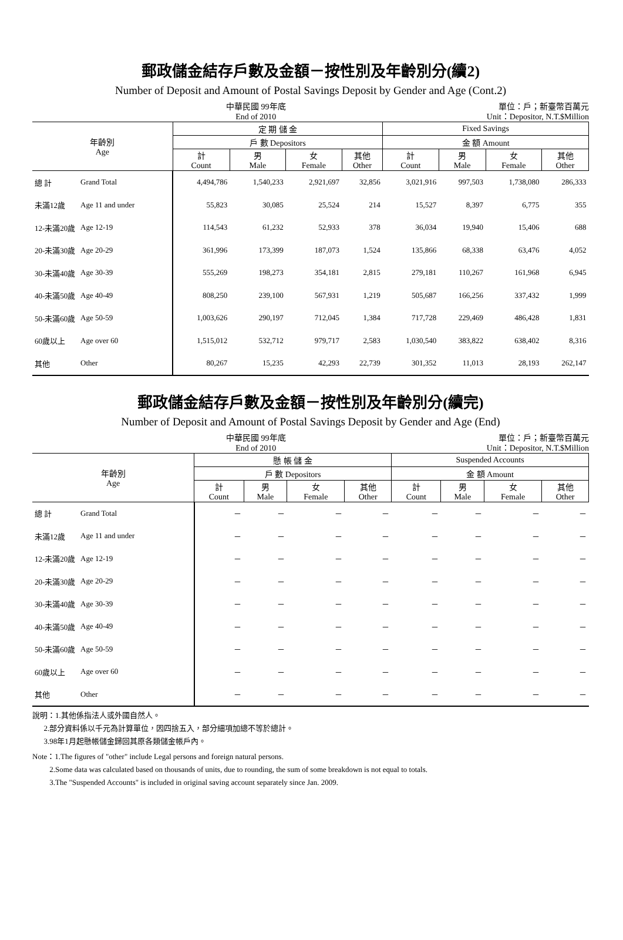郵政儲金結存戶數及金額－按性別及年齡別分(續2)
Number of Deposit and Amount of Postal Savings Deposit by Gender and Age (Cont.2)
中華民國 99年底
End of 2010
單位：戶；新臺幣百萬元
Unit：Depositor, N.T.$Million
| 年齡別 Age | | 定 期 儲 金 | | | | Fixed Savings | | | |
| --- | --- | --- | --- | --- | --- | --- | --- | --- | --- |
| | | 戶 數 Depositors | | | | 金 額 Amount | | | |
| | | 計 Count | 男 Male | 女 Female | 其他 Other | 計 Count | 男 Male | 女 Female | 其他 Other |
| 總 計 | Grand Total | 4,494,786 | 1,540,233 | 2,921,697 | 32,856 | 3,021,916 | 997,503 | 1,738,080 | 286,333 |
| 未滿12歲 | Age 11 and under | 55,823 | 30,085 | 25,524 | 214 | 15,527 | 8,397 | 6,775 | 355 |
| 12-未滿20歲 | Age 12-19 | 114,543 | 61,232 | 52,933 | 378 | 36,034 | 19,940 | 15,406 | 688 |
| 20-未滿30歲 | Age 20-29 | 361,996 | 173,399 | 187,073 | 1,524 | 135,866 | 68,338 | 63,476 | 4,052 |
| 30-未滿40歲 | Age 30-39 | 555,269 | 198,273 | 354,181 | 2,815 | 279,181 | 110,267 | 161,968 | 6,945 |
| 40-未滿50歲 | Age 40-49 | 808,250 | 239,100 | 567,931 | 1,219 | 505,687 | 166,256 | 337,432 | 1,999 |
| 50-未滿60歲 | Age 50-59 | 1,003,626 | 290,197 | 712,045 | 1,384 | 717,728 | 229,469 | 486,428 | 1,831 |
| 60歲以上 | Age over 60 | 1,515,012 | 532,712 | 979,717 | 2,583 | 1,030,540 | 383,822 | 638,402 | 8,316 |
| 其他 | Other | 80,267 | 15,235 | 42,293 | 22,739 | 301,352 | 11,013 | 28,193 | 262,147 |
郵政儲金結存戶數及金額－按性別及年齡別分(續完)
Number of Deposit and Amount of Postal Savings Deposit by Gender and Age (End)
中華民國 99年底
End of 2010
單位：戶；新臺幣百萬元
Unit：Depositor, N.T.$Million
| 年齡別 Age | | 懸 帳 儲 金 | | | | Suspended Accounts | | | |
| --- | --- | --- | --- | --- | --- | --- | --- | --- | --- |
| | | 戶 數 Depositors | | | | 金 額 Amount | | | |
| | | 計 Count | 男 Male | 女 Female | 其他 Other | 計 Count | 男 Male | 女 Female | 其他 Other |
| 總 計 | Grand Total | － | － | － | － | － | － | － | － |
| 未滿12歲 | Age 11 and under | － | － | － | － | － | － | － | － |
| 12-未滿20歲 | Age 12-19 | － | － | － | － | － | － | － | － |
| 20-未滿30歲 | Age 20-29 | － | － | － | － | － | － | － | － |
| 30-未滿40歲 | Age 30-39 | － | － | － | － | － | － | － | － |
| 40-未滿50歲 | Age 40-49 | － | － | － | － | － | － | － | － |
| 50-未滿60歲 | Age 50-59 | － | － | － | － | － | － | － | － |
| 60歲以上 | Age over 60 | － | － | － | － | － | － | － | － |
| 其他 | Other | － | － | － | － | － | － | － | － |
說明：1.其他係指法人或外國自然人。
2.部分資料係以千元為計算單位，因四捨五入，部分細項加總不等於總計。
3.98年1月起懸帳儲金歸回其原各類儲金帳戶內。
Note：1.The figures of "other" include Legal persons and foreign natural persons.
2.Some data was calculated based on thousands of units, due to rounding, the sum of some breakdown is not equal to totals.
3.The "Suspended Accounts" is included in original saving account separately since Jan. 2009.